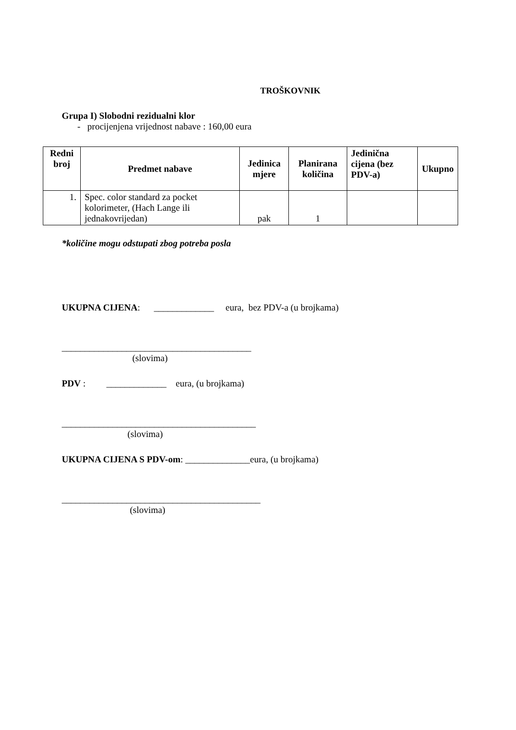TROŠKOVNIK
Grupa I) Slobodni rezidualni klor
- procijenjena vrijednost nabave : 160,00 eura
| Redni broj | Predmet nabave | Jedinica mjere | Planirana količina | Jedinična cijena (bez PDV-a) | Ukupno |
| --- | --- | --- | --- | --- | --- |
| 1. | Spec. color standard za pocket kolorimeter, (Hach Lange ili jednakovrijedan) | pak | 1 | | |
*količine mogu odstupati zbog potreba posla
UKUPNA CIJENA: _____________ eura, bez PDV-a (u brojkama)
_________________________________________
(slovima)
PDV : _____________ eura, (u brojkama)
__________________________________________
(slovima)
UKUPNA CIJENA S PDV-om: ______________eura, (u brojkama)
___________________________________________
(slovima)